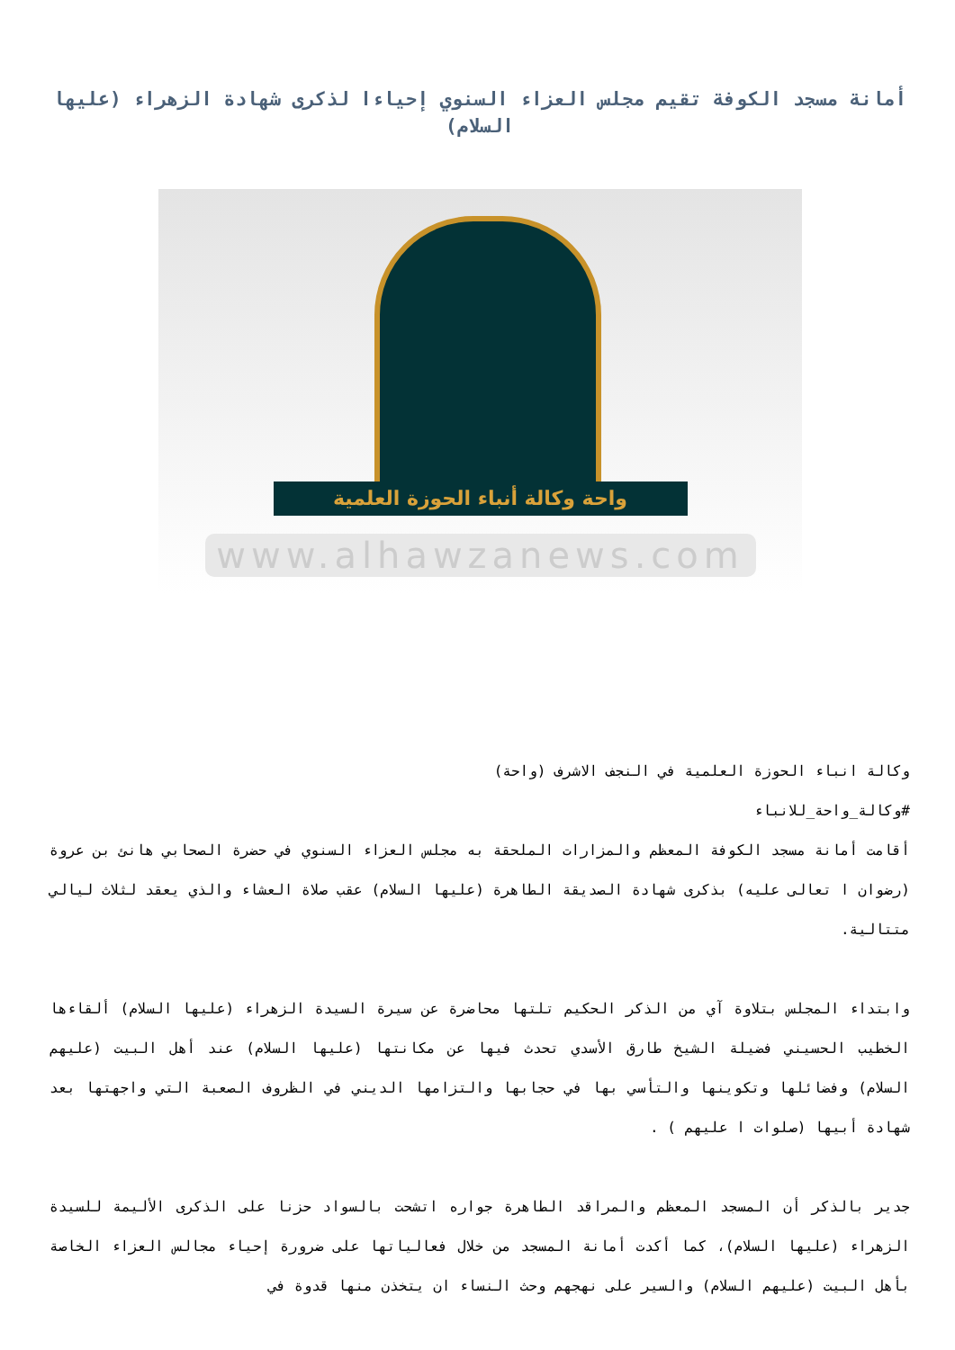أمانة مسجد الكوفة تقيم مجلس العزاء السنوي إحياءا لذكرى شهادة الزهراء (عليها السلام)
واحة وكالة أنباء الحوزة العلمية
www.alhawzanews.com
وكالة انباء الحوزة العلمية في النجف الاشرف (واحة)
#وكالة_واحة_للانباء
أقامت أمانة مسجد الكوفة المعظم والمزارات الملحقة به مجلس العزاء السنوي في حضرة الصحابي هانئ بن عروة (رضوان ا تعالى عليه) بذكرى شهادة الصديقة الطاهرة (عليها السلام) عقب صلاة العشاء والذي يعقد لثلاث ليالي متتالية.
وابتداء المجلس بتلاوة آي من الذكر الحكيم تلتها محاضرة عن سيرة السيدة الزهراء (عليها السلام) ألقاءها الخطيب الحسيني فضيلة الشيخ طارق الأسدي تحدث فيها عن مكانتها (عليها السلام) عند أهل البيت (عليهم السلام) وفضائلها وتكوينها والتأسي بها في حجابها والتزامها الديني في الظروف الصعبة التي واجهتها بعد شهادة أبيها (صلوات ا عليهم ) .
جدير بالذكر أن المسجد المعظم والمراقد الطاهرة جواره اتشحت بالسواد حزنا على الذكرى الأليمة للسيدة الزهراء (عليها السلام)، كما أكدت أمانة المسجد من خلال فعالياتها على ضرورة إحياء مجالس العزاء الخاصة بأهل البيت (عليهم السلام) والسير على نهجهم وحث النساء ان يتخذن منها قدوة في